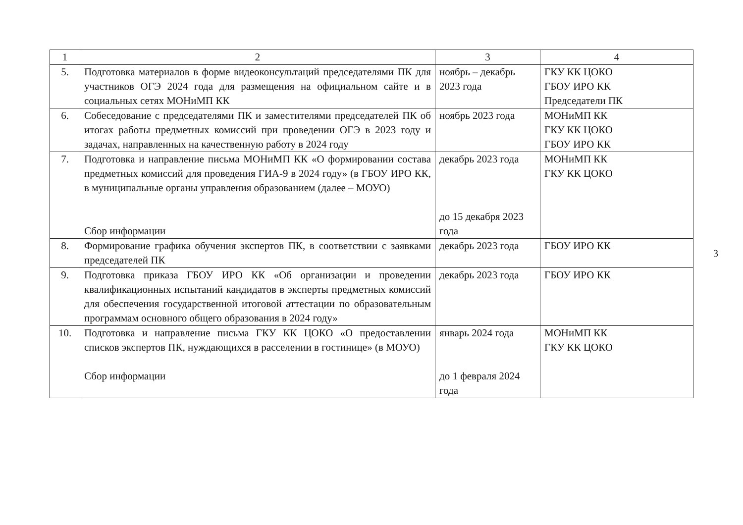| 1 | 2 | 3 | 4 |
| --- | --- | --- | --- |
| 5. | Подготовка материалов в форме видеоконсультаций председателями ПК для участников ОГЭ 2024 года для размещения на официальном сайте и в социальных сетях МОНиМП КК | ноябрь – декабрь 2023 года | ГКУ КК ЦОКО ГБОУ ИРО КК Председатели ПК |
| 6. | Собеседование с председателями ПК и заместителями председателей ПК об итогах работы предметных комиссий при проведении ОГЭ в 2023 году и задачах, направленных на качественную работу в 2024 году | ноябрь 2023 года | МОНиМП КК ГКУ КК ЦОКО ГБОУ ИРО КК |
| 7. | Подготовка и направление письма МОНиМП КК «О формировании состава предметных комиссий для проведения ГИА-9 в 2024 году» (в ГБОУ ИРО КК, в муниципальные органы управления образованием (далее – МОУО) Сбор информации | декабрь 2023 года до 15 декабря 2023 года | МОНиМП КК ГКУ КК ЦОКО |
| 8. | Формирование графика обучения экспертов ПК, в соответствии с заявками председателей ПК | декабрь 2023 года | ГБОУ ИРО КК |
| 9. | Подготовка приказа ГБОУ ИРО КК «Об организации и проведении квалификационных испытаний кандидатов в эксперты предметных комиссий для обеспечения государственной итоговой аттестации по образовательным программам основного общего образования в 2024 году» | декабрь 2023 года | ГБОУ ИРО КК |
| 10. | Подготовка и направление письма ГКУ КК ЦОКО «О предоставлении списков экспертов ПК, нуждающихся в расселении в гостинице» (в МОУО) Сбор информации | январь 2024 года до 1 февраля 2024 года | МОНиМП КК ГКУ КК ЦОКО |
3